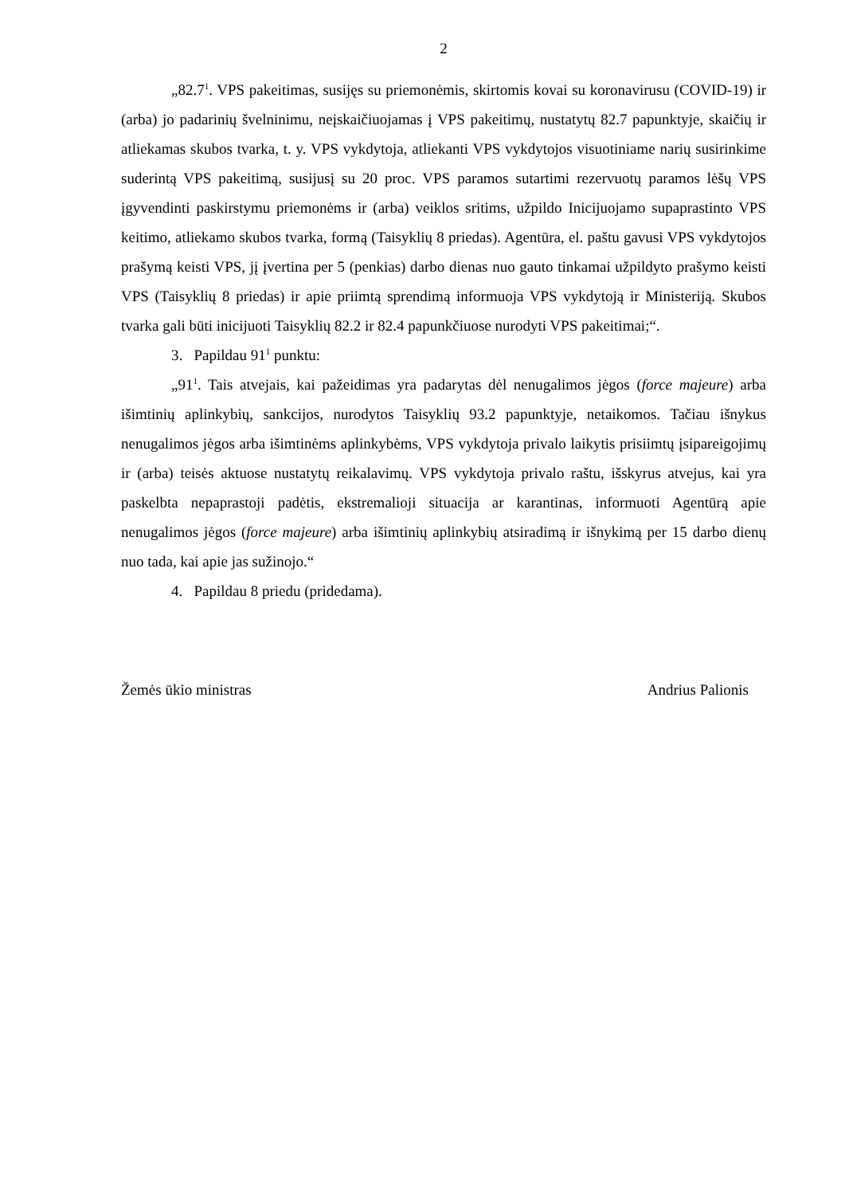2
„82.7<sup>1</sup>. VPS pakeitimas, susijęs su priemonėmis, skirtomis kovai su koronavirusu (COVID-19) ir (arba) jo padarinių švelninimu, neįskaičiuojamas į VPS pakeitimų, nustatytų 82.7 papunktyje, skaičių ir atliekamas skubos tvarka, t. y. VPS vykdytoja, atliekanti VPS vykdytojos visuotiniame narių susirinkime suderintą VPS pakeitimą, susijusį su 20 proc. VPS paramos sutartimi rezervuotų paramos lėšų VPS įgyvendinti paskirstymu priemonėms ir (arba) veiklos sritims, užpildo Inicijuojamo supaprastinto VPS keitimo, atliekamo skubos tvarka, formą (Taisyklių 8 priedas). Agentūra, el. paštu gavusi VPS vykdytojos prašymą keisti VPS, jį įvertina per 5 (penkias) darbo dienas nuo gauto tinkamai užpildyto prašymo keisti VPS (Taisyklių 8 priedas) ir apie priimtą sprendimą informuoja VPS vykdytoją ir Ministeriją. Skubos tvarka gali būti inicijuoti Taisyklių 82.2 ir 82.4 papunkčiuose nurodyti VPS pakeitimai;“.
3. Papildau 91<sup>1</sup> punktu:
„91<sup>1</sup>. Tais atvejais, kai pažeidimas yra padarytas dėl nenugalimos jėgos (force majeure) arba išimtinių aplinkybių, sankcijos, nurodytos Taisyklių 93.2 papunktyje, netaikomos. Tačiau išnykus nenugalimos jėgos arba išimtinėms aplinkybėms, VPS vykdytoja privalo laikytis prisiimtų įsipareigojimų ir (arba) teisės aktuose nustatytų reikalavimų. VPS vykdytoja privalo raštu, išskyrus atvejus, kai yra paskelbta nepaprastoji padėtis, ekstremalioji situacija ar karantinas, informuoti Agentūrą apie nenugalimos jėgos (force majeure) arba išimtinių aplinkybių atsiradimą ir išnykimą per 15 darbo dienų nuo tada, kai apie jas sužinojo.“
4. Papildau 8 priedu (pridedama).
Žemės ūkio ministras Andrius Palionis